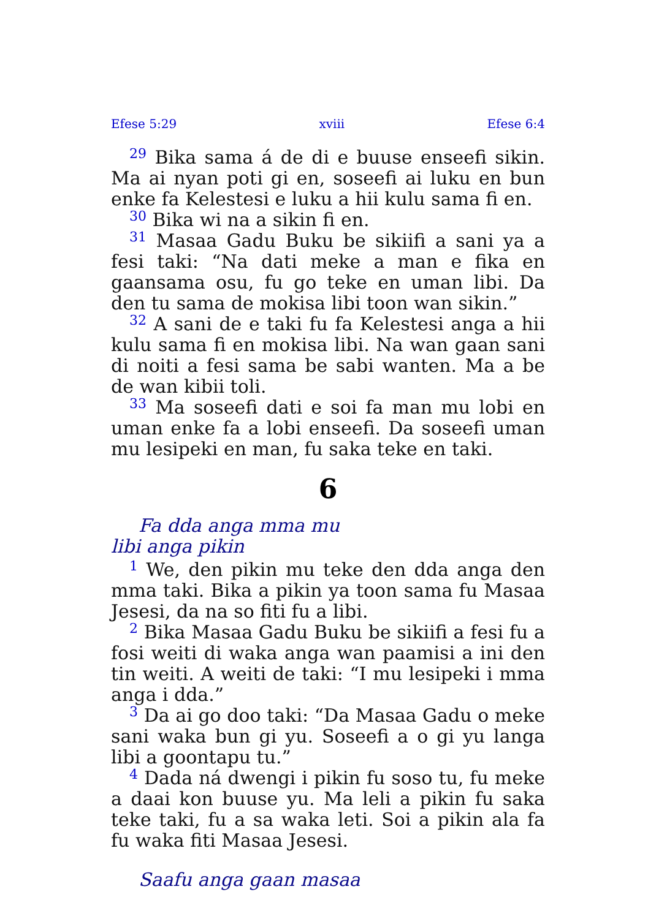Efese 5:29 xviii Efese 6:4
<sup>29</sup> Bika sama á de di e buuse enseefi sikin. Ma ai nyan poti gi en, soseefi ai luku en bun enke fa Kelestesi e luku a hii kulu sama fi en.
<sup>30</sup> Bika wi na a sikin fi en.
<sup>31</sup> Masaa Gadu Buku be sikiifi a sani ya a fesi taki: “Na dati meke a man e fika en gaansama osu, fu go teke en uman libi. Da den tu sama de mokisa libi toon wan sikin.”
<sup>32</sup> A sani de e taki fu fa Kelestesi anga a hii kulu sama fi en mokisa libi. Na wan gaan sani di noiti a fesi sama be sabi wanten. Ma a be de wan kibii toli.
<sup>33</sup> Ma soseefi dati e soi fa man mu lobi en uman enke fa a lobi enseefi. Da soseefi uman mu lesipeki en man, fu saka teke en taki.
6
Fa dda anga mma mu
libi anga pikin
<sup>1</sup> We, den pikin mu teke den dda anga den mma taki. Bika a pikin ya toon sama fu Masaa Jesesi, da na so fiti fu a libi.
<sup>2</sup> Bika Masaa Gadu Buku be sikiifi a fesi fu a fosi weiti di waka anga wan paamisi a ini den tin weiti. A weiti de taki: “I mu lesipeki i mma anga i dda.”
<sup>3</sup> Da ai go doo taki: “Da Masaa Gadu o meke sani waka bun gi yu. Soseefi a o gi yu langa libi a goontapu tu.”
<sup>4</sup> Dada ná dwengi i pikin fu soso tu, fu meke a daai kon buuse yu. Ma leli a pikin fu saka teke taki, fu a sa waka leti. Soi a pikin ala fa fu waka fiti Masaa Jesesi.
Saafu anga gaan masaa